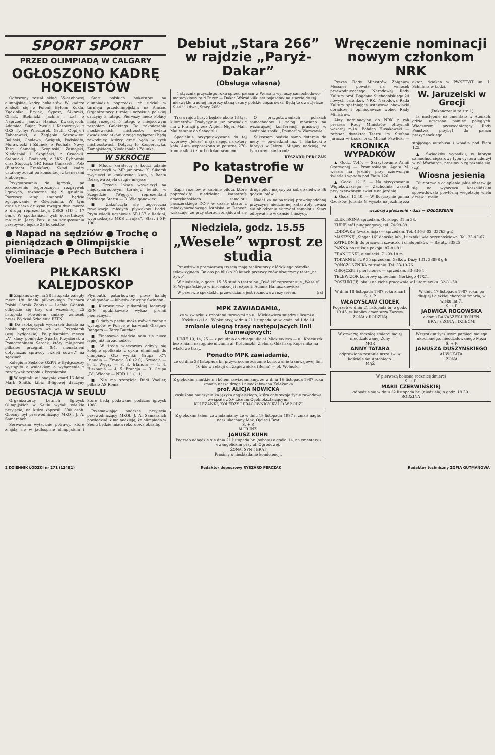SPORT SPORT
PRZED OLIMPIADĄ W CALGARY
OGŁOSZONO KADRĘ HOKEISTÓW
Ogłoszony został skład 35-osobowej olimpijskiej kadry hokeistów. W kadrze znaleźli się: z Polonii Bytom: Kukla, Kądziołka, Bryjak, Syposz, Sikorski, Christ, Stebnicki, Jachna i Łaś; z Naprzodu Janów: Hanisz, Kwasigroch, Adamiec, Bujar, Pacula i Kasperczyk; z GKS Tychy: Wieczorek, Gruth, Copija i Zaborowski; z Zagłębia Sosnowiec: Baliński, Cholewa, Świątek, Podsiadło, Morawiecki i Zdunek; z Podhala Nowy Targ: Samolej, Szopiński, Zamojski, Niedośpiał i Szopiński; z Cracovii: Stebnicki i Bodziocb; z ŁKS: Rybowski oraz Stopczyk (HC Fassa Canazei) i Potz (Eintracht Frankfurt). Skład kadry ustalony został po konsultacji z trenerami klubowymi.
Przygotowania do igrzysk, po zakończeniu tegorocznych rozgrywek ligowych, rozpoczną się 9 grudnia. Pierwszy etap stanowić będzie zgrupowanie w Oświęcimiu. W tym czasie nasza drużyna rozegra dwa mecze z drugą reprezentacją CSRS (16 i 17 bm.). W spotkaniach tych uczestniczyć ma m.in. Jerzy Potz, a na zgrupowaniu przebywać będzie 28 hokeistów.
Start polskich hokeistów na olimpiadzie poprzedzi ich udział w turnieju przedolimpijskim na Alasce. Organizatorzy turnieju oczekują polskiej drużyny 3 lutego. Pierwszy mecz Polacy mają rozegrać 5 lutego z miejscowym zespołem Goldkings. Do zakończenia moskiewskich mistrzostw świata dwudziestolatków, z zajęć wyłączeni będą zawodnicy, którzy grać będą w tych mistrzostwach. Dotyczy to Kasperczyka, Zamojskiego, Niedośpiała i Zdunka.
W SKRÓCIE
■ Młodzi karateccy z Łodzi udanie uczestniczyli w MP juniorów. K. Sikorsk zwyciężył w konkurencji kata, a Beata Dziargwa zajęła drugie miejsce.
■ Trzecią lokatę wywalczył na międzynarodowym turnieju kendo w Szegedzie (Węgry), reprezentant łódzkiego Startu — D. Wielganowicz.
■ Zakończyła się tegoroczna rywalizacja młodych pływaków Łodzi. Prym wiedli uczniowie SP-137 z Retkini, wyprzedzając MKS „Trójka”, Start i SP-190.
● Napad na sędziów ● Trochę o pieniądzach ● Olimpijskie eliminacje ● Pech Butchera i Voellera
PIŁKARSKI KALEJDOSKOP
■ Zaplanowany na 28 listopada zaległy mecz 1/8 finału piłkarskiego Pucharu Polski Górnik Zabrze — Lechia Gdańsk odbędzie się trzy dni wcześniej, 25 listopada. Powodem zmiany wniosek przez Wydział Szkolenia PZPN.
■ Do szokujących wydarzeń doszło na boisku sportowym we wsi Przysiersk (woj. bydgoskie). Po piłkarskim meczu „A” klasy pomiędzy Spartą Przysiersk a Pomorzaninem Serock, który miejscowi piłkarze przegrali 0:4, nieustaleni dotychczas sprawcy „wzięli odwet” na sędziach.
Kolegium Sędziów OZPN w Bydgoszczy wystąpiło z wnioskiem o wyłączenie z rozgrywek zespołu z Przysierska.
■ W szpitalu w Londynie zmarł 17-letni Mark Smith, kibic II-ligowej drużyny Plymouth, poturbowany przez bandę chuliganów — kibiców drużyny Swindon.
■ Kierownictwo piłkarskiej federacji RFN opublikowało wykaz premii pieniężnych.
■ O dużym pechu może mówić znany z występów w Polsce w barwach Glasgow Rangers — Terry Butcher.
■ Finansowo wiedzie nam się nieco lepiej niż na zachodzie.
■ W środę wieczorem odbyły się kolejne spotkania z cyklu eliminacji do olimpiady. Oto wyniki: Grupa „C”: Irlandia — Francja 3:0 (2:0). Szwecja — 9, 2. Węgry — 8, 3. Irlandia — 4, 4. Hiszpania — 4, 5. Francja — 3. Grupa „B”: Włochy — NRD 1:1 (1:1).
■ Nie ma szczęścia Rudi Voeller, piłkarz AS Roma.
DEGUSTACJA W SEULU
Organizatorzy Letnich Igrzysk Olimpijskich w Seulu wydali wielkie przyjęcie, na które zaprosili 300 osób. Obecny był przewodniczący MKOl. J. A. Samaranch.
Serwowano wyłącznie potrawy, które znajdą się w jadłospisie olimpijskim i które będą podawane podczas igrzysk 1988.
Przemawiając podczas przyjęcia przewodniczący MKOl. J. A. Samaranch powiedział iż ma nadzieję, że olimpiada w Seulu będzie miała rekordową obsadę.
Debiut „Stara 266” w rajdzie „Paryż-Dakar”
(Obsługa własna)
1 stycznia przyszłego roku sprzed pałacu w Wersalu wyruszy samochodowo-motocyklowy rajd Paryż — Dakar. Wśród kilkuset pojazdów na starcie do tej niezwykle trudnej imprezy staną cztery polskie ciężarówki. Będą to dwa „Jelcze S 442” i dwa „Stary 266”.
Trasa rajdu liczyć będzie około 13 tys. kilometrów. Tradycyjnie już prowadzić ma z Francji przez Algier, Niger, Mali, Mauretanię do Senegalu.
Specjalnie przygotowywane do tej wyprawy „Jelcze” mają napęd na cztery koła. Auta wyposażono w potężne 270-konne silniki z turbodoładowaniem.
O przygotowaniach polskich samochodów i załóg mówiono na wczorajszej konferencji prasowej w siedzibie spółki „Polmot” w Warszawie.
Sukcesem będzie samo dotarcie do mety — powiedział inż. T. Barbacki z fabryki w Jelczu. Miejmy nadzieję, że tym razem się to uda.
RYSZARD PERCZAK
Po katastrofie w Denver
Zapis rozmów w kabinie pilota, które poprzedziły niedzielną katastrofę amerykańskiego samolotu pasażerskiego DC-9 w czasie startu z międzynarodowego lotniska w Denver, wskazuje, że przy sterach znajdował się drugi pilot mający za sobą zaledwie 36 godzin lotów.
Nadal za najbardziej prawdopodobną przyczynę niedzielnej katastrofy uważa się oblodzenie skrzydeł samolotu. Start odbywał się w czasie śnieżycy.
Niedziela, godz. 15.55
„Wesele” wprost ze studia
Prawdziwie premierową trzecią mają realizatorzy z łódzkiego ośrodka telewizyjnego. Bo oto po blisko 20 latach przerwy znów obejrzymy teatr „na żywo”.
W niedzielę, o godz. 15.55 studio teatralne „Dwójki” zaprezentuje „Wesele” S. Wyspiańskiego w inscenizacji i reżyserii Adama Hanuszkiewicza.
W przerwie spektaklu przewidziana jest rozmowa z reżyserem. (rs)
MPK ZAWIADAMIA,
że w związku z robotami torowymi na ul. Mickiewicza między ulicami al. Kościuszki i al. Włókniarzy, w dniu 21 listopada br. w godz. od 1 do 14
zmianie ulegną trasy następujących linii tramwajowych:
LINIE 10, 14, 25 — z południa do zbiegu ulic al. Mickiewicza — ul. Kościuszki bez zmian, następnie ulicami: al. Kościuszki, Zieloną, Gdańską, Kopernika na właściwe trasy.
Ponadto MPK zawiadamia,
że od dnia 23 listopada br. przywrócone zostanie kursowanie tramwajowej linii 16-bis w relacji ul. Zagiewnicka (Bema) — pl. Wolności.
Z głębokim smutkiem i bólem zawiadamiamy, że w dniu 18 listopada 1987 roku zmarła nasza droga i nieodżałowana Koleżanka
prof. ALICJA NOWICKA
zasłużona nauczycielka języka angielskiego, która całe swoje życie zawodowe związała z XV Liceum Ogólnokształcącym.
KOLEŻANKI, KOLEDZY I PRACOWNICY XV LO W ŁODZI
Z głębokim żalem zawiadamiamy, że w dniu 18 listopada 1987 r. zmarł nagle, nasz ukochany Mąż, Ojciec i Brat
Ś. + P.
MGR INŻ.
JANUSZ KUHN
Pogrzeb odbędzie się dnia 21 listopada br. (sobota) o godz. 14, na cmentarzu ewangelickim przy ul. Ogrodowej.
ŻONA, SYN I BRAT
Prosimy o nieskładanie kondolencji.
Wręczenie nominacji nowym członkom NRK
Prezes Rady Ministrów Zbigniew Messner powołał na wniosek przewodniczącego Narodowej Rady Kultury prof. Bogdana Suchodolskiego 24 nowych członków NRK. Narodowa Rada Kultury spełniające ustawowe obowiązki doradcze i opiniodawcze wobec Rady Ministrów.
Akty nominacyjne do NRK z rąk prezesa Rady Ministrów otrzymali wczoraj m.in. Bohdan Husakowski — reżyser, dyrektor Teatru im. Stefana Jaracza w Łodzi oraz Michał Pawlicki — aktor, dziekan w PWSFTViT im. L. Schillera w Łodzi.
W. Jaruzelski w Grecji
(Dokończenie ze str. 1)
la następnie na cmentarz w Atenach, gdzie uczczono pamięć poległych. Wieczorem przewodniczący Rady Państwa przybył do pałacu prezydenckiego.
KRONIKA WYPADKÓW
▲ Godz. 7.45. — Skrzyżowanie Armii Czerwonej — Promińskiego. Agata M. weszła na jezdnię przy czerwonym świetle i wpadła pod Fiata 126.
▲ Godz. 12.15. — Na skrzyżowaniu Wigiekowskiego — Zachodnia wszedł przy czerwonym świetle na jezdnię.
▲ Godz. 15.40. — W Boryszynie gmina Ozorków, Jolanta G. wyszła na jezdnię zza stojącego autobusu i wpadła pod Fiata 125.
▲ Świadków wypadku, w którym samochód ciężarowy typu cystera uderzył w tył Warburga, prosimy o zgłoszenie się. (zg)
Wiosna jesienią
Długotrwale ocieplenie jakie obserwuje się na wybrzeżu koszalińskim spowodowało powtórną wegetację wielu drzew i roślin.
wczoraj zgłoszenie · dziś → OGŁOSZENIE
ELEKTRONA sprzedam. Gorkiego 31 m 38.
KUPIĘ stół pingpongowy, tel. 74-99-89.
LODÓWKĘ (zwarenicja) — sprzedam. Tel. 43-93-02. 33763 g-E
MASZYNĘ „Singer 16” damską lub „Łucznik” wieloczynnościową. Tel. 33-43-67.
ZATRUDNIĘ do pracowni szwaczki i chałupników — Bałuty. 33825
PANNA poszukuje pokoju. 87-81-81.
FRANCUSKI, niemiecki. 71-99-18 m.
TOKARNIE TUP 35 sprzedam. Gałków Duży 131. 33898 g-E
PONCZOSZNIKA zatrudnię. Tel. 33-10-76.
OBRĄCZKI i pierścionek — sprzedam. 33-83-84.
TELEWIZOR kolorowy sprzedam. Gorkiego 47/21.
POSZUKUJĘ lokalu na ciche pracownie w Lutomiersku. 32-81-50.
W dniu 18 listopada 1987 roku zmarł
Ś. + P.
WŁADYSŁAW CIOŁEK
Pogrzeb w dniu 21 listopada br. o godz. 10.45, w kaplicy cmentarza Zarzew.
ŻONA z RODZINĄ
W dniu 17 listopada 1987 roku, po długiej i ciężkiej chorobie zmarła, w wieku lat 71
Ś. + P.
JADWIGA ROGOWSKA
z domu BANASZEK-LIPCHEN.
BRAT z ŻONĄ I DZIEĆMI
W czwartą rocznicę śmierci mojej nieodżałowanej Żony
MGR
ANNY TATARA
odprawiona zostanie msza św. w kościele św. Antoniego.
MĄŻ
Wszystkim życzliwym pamięci mojego ukochanego, nieodżałowanego Męża
Ś. + P.
JANUSZA DUSZYŃSKIEGO
ADWOKATA.
ŻONA
W pierwszą bolesną rocznicę śmierci
Ś. + P.
MARII CZERWIŃSKIEJ
odbędzie się w dniu 22 listopada br. (niedziela) o godz. 19.30.
RODZINA
2 DZIENNIK ŁÓDZKI nr 271 (12481) Redaktor depeszowy RYSZARD PERCZAK Redaktor techniczny ZOFIA GUTMANOWA